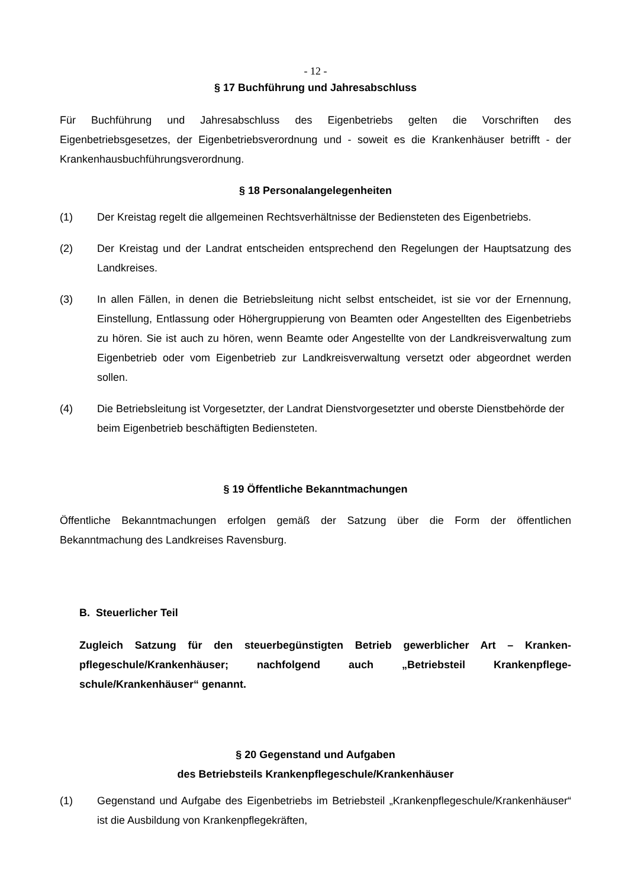- 12 -
§ 17 Buchführung und Jahresabschluss
Für Buchführung und Jahresabschluss des Eigenbetriebs gelten die Vorschriften des Eigenbetriebsgesetzes, der Eigenbetriebsverordnung und - soweit es die Krankenhäuser betrifft - der Krankenhausbuchführungsverordnung.
§ 18 Personalangelegenheiten
(1) Der Kreistag regelt die allgemeinen Rechtsverhältnisse der Bediensteten des Eigenbetriebs.
(2) Der Kreistag und der Landrat entscheiden entsprechend den Regelungen der Hauptsatzung des Landkreises.
(3) In allen Fällen, in denen die Betriebsleitung nicht selbst entscheidet, ist sie vor der Ernennung, Einstellung, Entlassung oder Höhergruppierung von Beamten oder Angestellten des Eigenbetriebs zu hören. Sie ist auch zu hören, wenn Beamte oder Angestellte von der Landkreisverwaltung zum Eigenbetrieb oder vom Eigenbetrieb zur Landkreisverwaltung versetzt oder abgeordnet werden sollen.
(4) Die Betriebsleitung ist Vorgesetzter, der Landrat Dienstvorgesetzter und oberste Dienstbehörde der beim Eigenbetrieb beschäftigten Bediensteten.
§ 19 Öffentliche Bekanntmachungen
Öffentliche Bekanntmachungen erfolgen gemäß der Satzung über die Form der öffentlichen Bekanntmachung des Landkreises Ravensburg.
B. Steuerlicher Teil
Zugleich Satzung für den steuerbegünstigten Betrieb gewerblicher Art – Kranken-pflegeschule/Krankenhäuser; nachfolgend auch „Betriebsteil Krankenpflege-schule/Krankenhäuser“ genannt.
§ 20 Gegenstand und Aufgaben
des Betriebsteils Krankenpflegeschule/Krankenhäuser
(1) Gegenstand und Aufgabe des Eigenbetriebs im Betriebsteil „Krankenpflegeschule/Krankenhäuser“ ist die Ausbildung von Krankenpflegekräften,